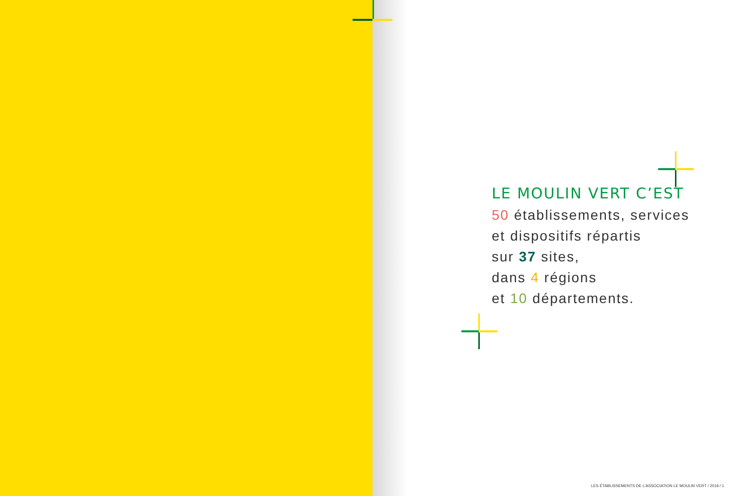LE MOULIN VERT C’EST
50 établissements, services
et dispositifs répartis
sur 37 sites,
dans 4 régions
et 10 départements.
LES ÉTABLISSEMENTS DE L’ASSOCIATION LE MOULIN VERT / 2019 / 1